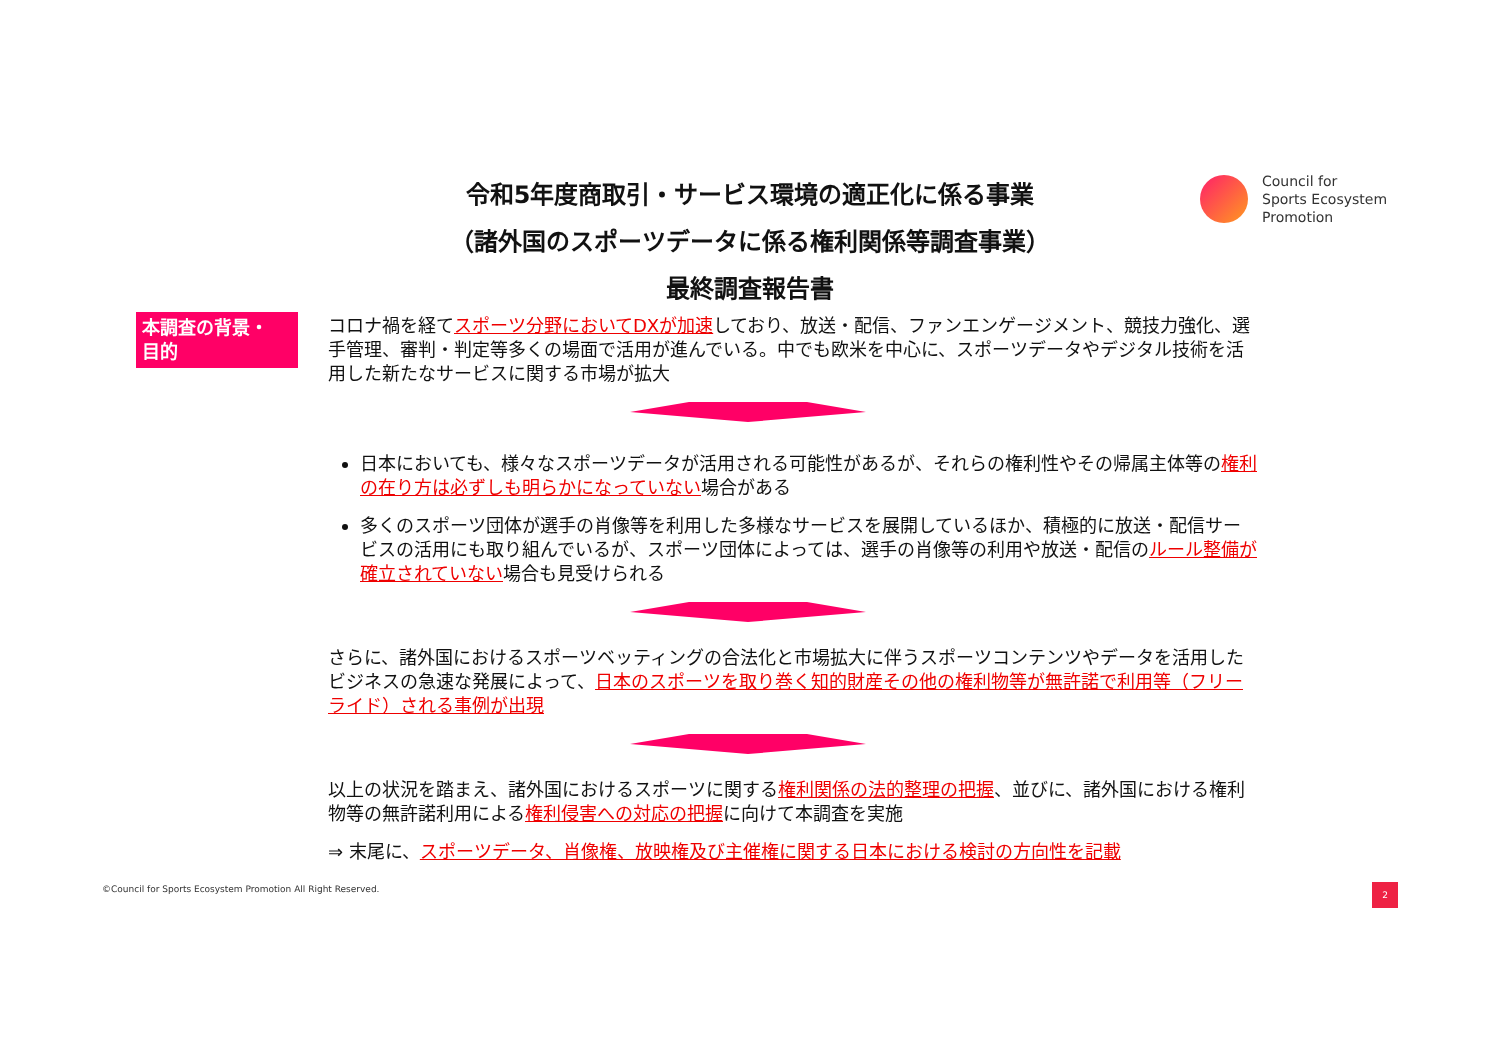令和5年度商取引・サービス環境の適正化に係る事業
（諸外国のスポーツデータに係る権利関係等調査事業）
最終調査報告書
Council for
Sports Ecosystem
Promotion
本調査の背景・
目的
コロナ禍を経てスポーツ分野においてDXが加速しており、放送・配信、ファンエンゲージメント、競技力強化、選手管理、審判・判定等多くの場面で活用が進んでいる。中でも欧米を中心に、スポーツデータやデジタル技術を活用した新たなサービスに関する市場が拡大
日本においても、様々なスポーツデータが活用される可能性があるが、それらの権利性やその帰属主体等の権利の在り方は必ずしも明らかになっていない場合がある
多くのスポーツ団体が選手の肖像等を利用した多様なサービスを展開しているほか、積極的に放送・配信サービスの活用にも取り組んでいるが、スポーツ団体によっては、選手の肖像等の利用や放送・配信のルール整備が確立されていない場合も見受けられる
さらに、諸外国におけるスポーツベッティングの合法化と市場拡大に伴うスポーツコンテンツやデータを活用したビジネスの急速な発展によって、日本のスポーツを取り巻く知的財産その他の権利物等が無許諾で利用等（フリーライド）される事例が出現
以上の状況を踏まえ、諸外国におけるスポーツに関する権利関係の法的整理の把握、並びに、諸外国における権利物等の無許諾利用による権利侵害への対応の把握に向けて本調査を実施
⇒ 末尾に、スポーツデータ、肖像権、放映権及び主催権に関する日本における検討の方向性を記載
©Council for Sports Ecosystem Promotion All Right Reserved.
2